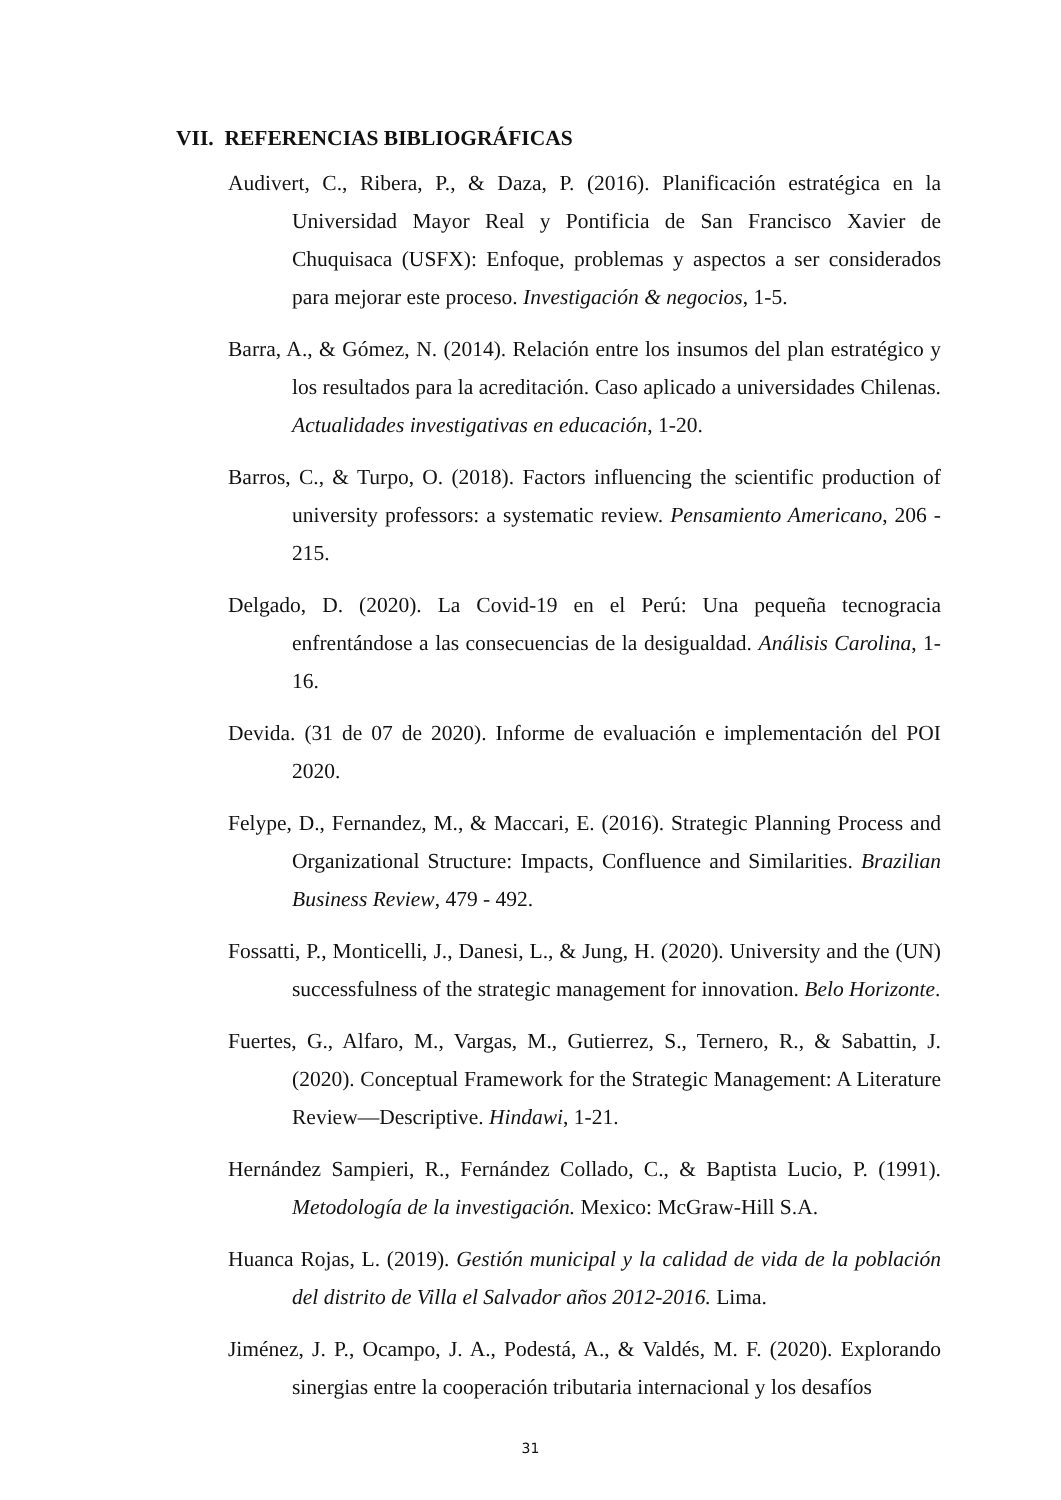VII. REFERENCIAS BIBLIOGRÁFICAS
Audivert, C., Ribera, P., & Daza, P. (2016). Planificación estratégica en la Universidad Mayor Real y Pontificia de San Francisco Xavier de Chuquisaca (USFX): Enfoque, problemas y aspectos a ser considerados para mejorar este proceso. Investigación & negocios, 1-5.
Barra, A., & Gómez, N. (2014). Relación entre los insumos del plan estratégico y los resultados para la acreditación. Caso aplicado a universidades Chilenas. Actualidades investigativas en educación, 1-20.
Barros, C., & Turpo, O. (2018). Factors influencing the scientific production of university professors: a systematic review. Pensamiento Americano, 206 - 215.
Delgado, D. (2020). La Covid-19 en el Perú: Una pequeña tecnogracia enfrentándose a las consecuencias de la desigualdad. Análisis Carolina, 1-16.
Devida. (31 de 07 de 2020). Informe de evaluación e implementación del POI 2020.
Felype, D., Fernandez, M., & Maccari, E. (2016). Strategic Planning Process and Organizational Structure: Impacts, Confluence and Similarities. Brazilian Business Review, 479 - 492.
Fossatti, P., Monticelli, J., Danesi, L., & Jung, H. (2020). University and the (UN) successfulness of the strategic management for innovation. Belo Horizonte.
Fuertes, G., Alfaro, M., Vargas, M., Gutierrez, S., Ternero, R., & Sabattin, J. (2020). Conceptual Framework for the Strategic Management: A Literature Review—Descriptive. Hindawi, 1-21.
Hernández Sampieri, R., Fernández Collado, C., & Baptista Lucio, P. (1991). Metodología de la investigación. Mexico: McGraw-Hill S.A.
Huanca Rojas, L. (2019). Gestión municipal y la calidad de vida de la población del distrito de Villa el Salvador años 2012-2016. Lima.
Jiménez, J. P., Ocampo, J. A., Podestá, A., & Valdés, M. F. (2020). Explorando sinergias entre la cooperación tributaria internacional y los desafíos
31